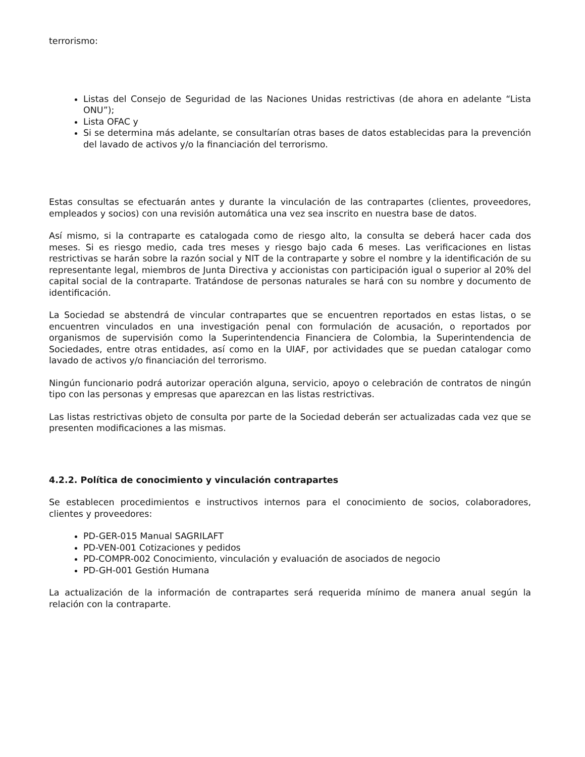terrorismo:
Listas del Consejo de Seguridad de las Naciones Unidas restrictivas (de ahora en adelante “Lista ONU”);
Lista OFAC y
Si se determina más adelante, se consultarían otras bases de datos establecidas para la prevención del lavado de activos y/o la financiación del terrorismo.
Estas consultas se efectuarán antes y durante la vinculación de las contrapartes (clientes, proveedores, empleados y socios) con una revisión automática una vez sea inscrito en nuestra base de datos.
Así mismo, si la contraparte es catalogada como de riesgo alto, la consulta se deberá hacer cada dos meses. Si es riesgo medio, cada tres meses y riesgo bajo cada 6 meses. Las verificaciones en listas restrictivas se harán sobre la razón social y NIT de la contraparte y sobre el nombre y la identificación de su representante legal, miembros de Junta Directiva y accionistas con participación igual o superior al 20% del capital social de la contraparte. Tratándose de personas naturales se hará con su nombre y documento de identificación.
La Sociedad se abstendrá de vincular contrapartes que se encuentren reportados en estas listas, o se encuentren vinculados en una investigación penal con formulación de acusación, o reportados por organismos de supervisión como la Superintendencia Financiera de Colombia, la Superintendencia de Sociedades, entre otras entidades, así como en la UIAF, por actividades que se puedan catalogar como lavado de activos y/o financiación del terrorismo.
Ningún funcionario podrá autorizar operación alguna, servicio, apoyo o celebración de contratos de ningún tipo con las personas y empresas que aparezcan en las listas restrictivas.
Las listas restrictivas objeto de consulta por parte de la Sociedad deberán ser actualizadas cada vez que se presenten modificaciones a las mismas.
4.2.2. Política de conocimiento y vinculación contrapartes
Se establecen procedimientos e instructivos internos para el conocimiento de socios, colaboradores, clientes y proveedores:
PD-GER-015 Manual SAGRILAFT
PD-VEN-001 Cotizaciones y pedidos
PD-COMPR-002 Conocimiento, vinculación y evaluación de asociados de negocio
PD-GH-001 Gestión Humana
La actualización de la información de contrapartes será requerida mínimo de manera anual según la relación con la contraparte.